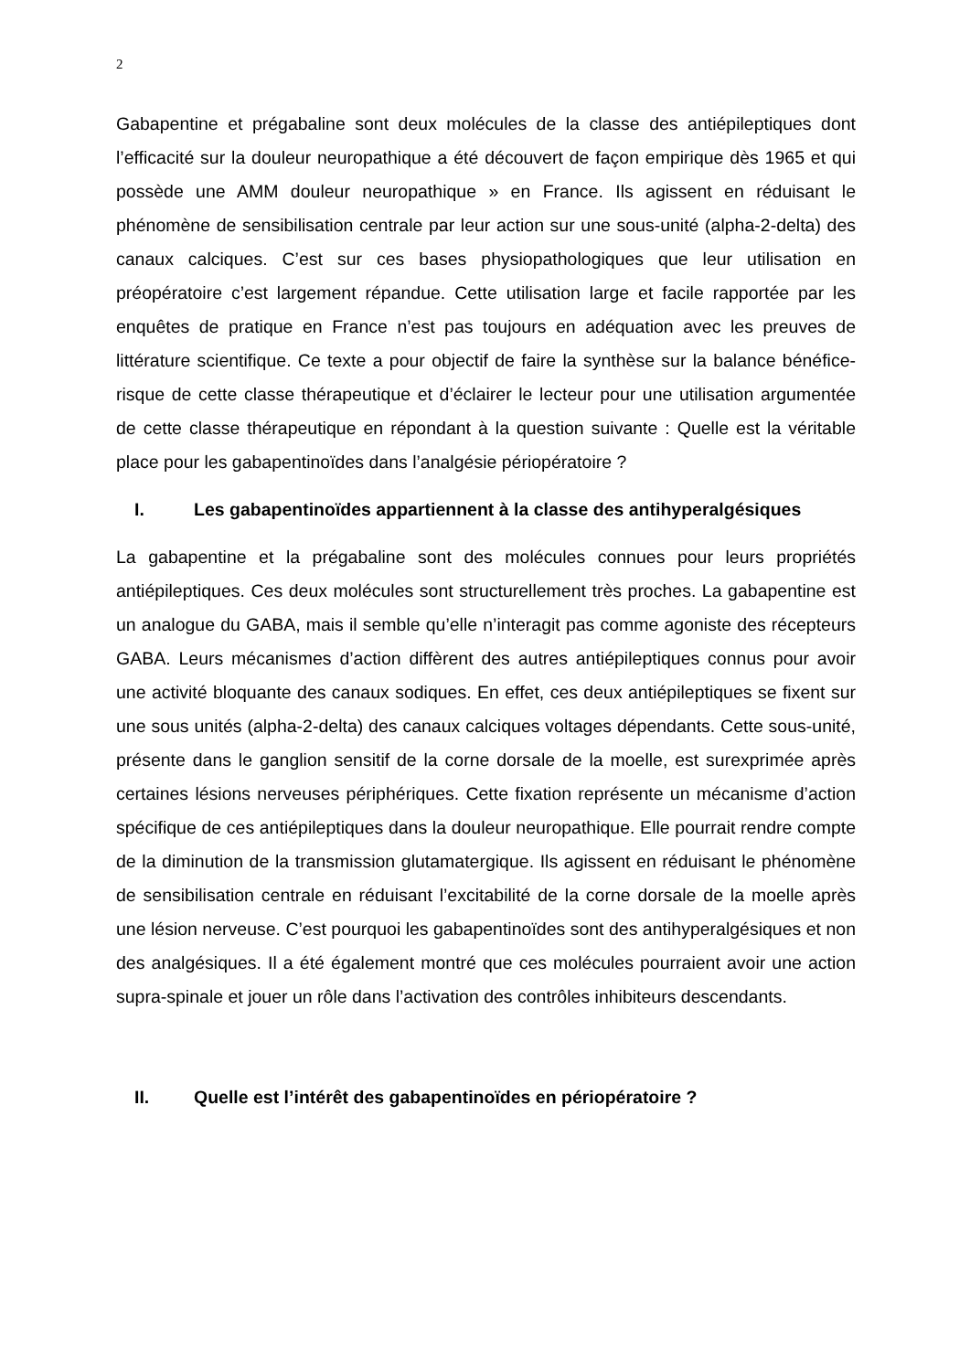2
Gabapentine et prégabaline sont deux molécules de la classe des antiépileptiques dont l’efficacité sur la douleur neuropathique a été découvert de façon empirique dès 1965 et qui possède une AMM douleur neuropathique » en France. Ils agissent en réduisant le phénomène de sensibilisation centrale par leur action sur une sous-unité (alpha-2-delta) des canaux calciques. C’est sur ces bases physiopathologiques que leur utilisation en préopératoire c’est largement répandue. Cette utilisation large et facile rapportée par les enquêtes de pratique en France n’est pas toujours en adéquation avec les preuves de littérature scientifique. Ce texte a pour objectif de faire la synthèse sur la balance bénéfice-risque de cette classe thérapeutique et d’éclairer le lecteur pour une utilisation argumentée de cette classe thérapeutique en répondant à la question suivante : Quelle est la véritable place pour les gabapentinoïdes dans l’analgésie périopératoire ?
I. Les gabapentinoïdes appartiennent à la classe des antihyperalgésiques
La gabapentine et la prégabaline sont des molécules connues pour leurs propriétés antiépileptiques. Ces deux molécules sont structurellement très proches. La gabapentine est un analogue du GABA, mais il semble qu’elle n’interagit pas comme agoniste des récepteurs GABA. Leurs mécanismes d’action diffèrent des autres antiépileptiques connus pour avoir une activité bloquante des canaux sodiques. En effet, ces deux antiépileptiques se fixent sur une sous unités (alpha-2-delta) des canaux calciques voltages dépendants. Cette sous-unité, présente dans le ganglion sensitif de la corne dorsale de la moelle, est surexprimée après certaines lésions nerveuses périphériques. Cette fixation représente un mécanisme d’action spécifique de ces antiépileptiques dans la douleur neuropathique. Elle pourrait rendre compte de la diminution de la transmission glutamatergique. Ils agissent en réduisant le phénomène de sensibilisation centrale en réduisant l’excitabilité de la corne dorsale de la moelle après une lésion nerveuse. C’est pourquoi les gabapentinoïdes sont des antihyperalgésiques et non des analgésiques. Il a été également montré que ces molécules pourraient avoir une action supra-spinale et jouer un rôle dans l’activation des contrôles inhibiteurs descendants.
II. Quelle est l’intérêt des gabapentinoïdes en périopératoire ?